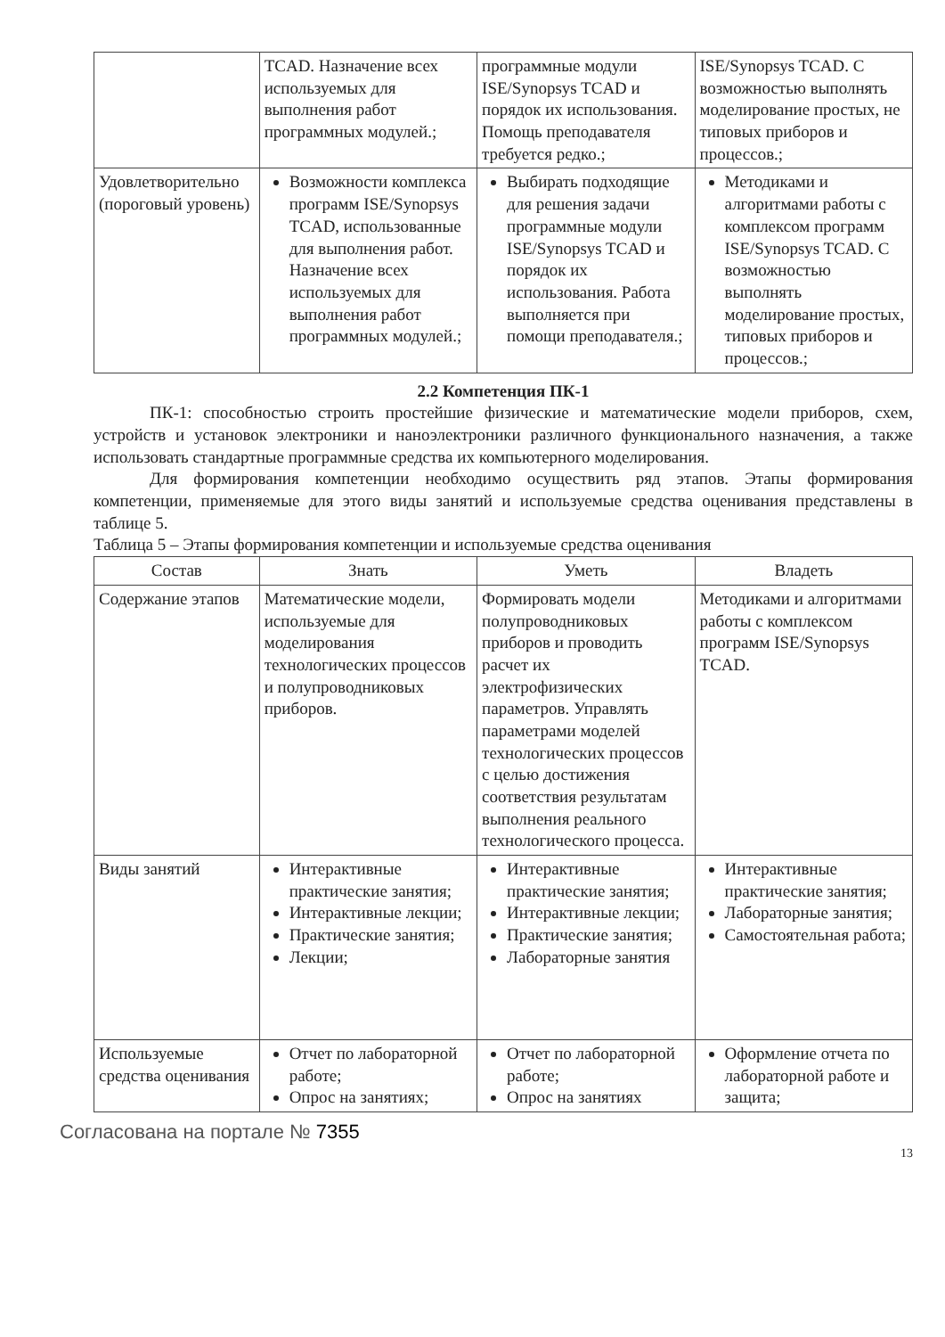| | TCAD. Назначение всех используемых для выполнения работ программных модулей.; | программные модули ISE/Synopsys TCAD и порядок их использования. Помощь преподавателя требуется редко.; | ISE/Synopsys TCAD. С возможностью выполнять моделирование простых, не типовых приборов и процессов.; |
| Удовлетворительно (пороговый уровень) | Возможности комплекса программ ISE/Synopsys TCAD, использованные для выполнения работ. Назначение всех используемых для выполнения работ программных модулей.; | Выбирать подходящие для решения задачи программные модули ISE/Synopsys TCAD и порядок их использования. Работа выполняется при помощи преподавателя.; | Методиками и алгоритмами работы с комплексом программ ISE/Synopsys TCAD. С возможностью выполнять моделирование простых, типовых приборов и процессов.; |
2.2 Компетенция ПК-1
ПК-1: способностью строить простейшие физические и математические модели приборов, схем, устройств и установок электроники и наноэлектроники различного функционального назначения, а также использовать стандартные программные средства их компьютерного моделирования.
Для формирования компетенции необходимо осуществить ряд этапов. Этапы формирования компетенции, применяемые для этого виды занятий и используемые средства оценивания представлены в таблице 5.
Таблица 5 – Этапы формирования компетенции и используемые средства оценивания
| Состав | Знать | Уметь | Владеть |
| --- | --- | --- | --- |
| Содержание этапов | Математические модели, используемые для моделирования технологических процессов и полупроводниковых приборов. | Формировать модели полупроводниковых приборов и проводить расчет их электрофизических параметров. Управлять параметрами моделей технологических процессов с целью достижения соответствия результатам выполнения реального технологического процесса. | Методиками и алгоритмами работы с комплексом программ ISE/Synopsys TCAD. |
| Виды занятий | Интерактивные практические занятия; Интерактивные лекции; Практические занятия; Лекции; | Интерактивные практические занятия; Интерактивные лекции; Практические занятия; Лабораторные занятия | Интерактивные практические занятия; Лабораторные занятия; Самостоятельная работа; |
| Используемые средства оценивания | Отчет по лабораторной работе; Опрос на занятиях; | Отчет по лабораторной работе; Опрос на занятиях | Оформление отчета по лабораторной работе и защита; |
Согласована на портале № 7355
13